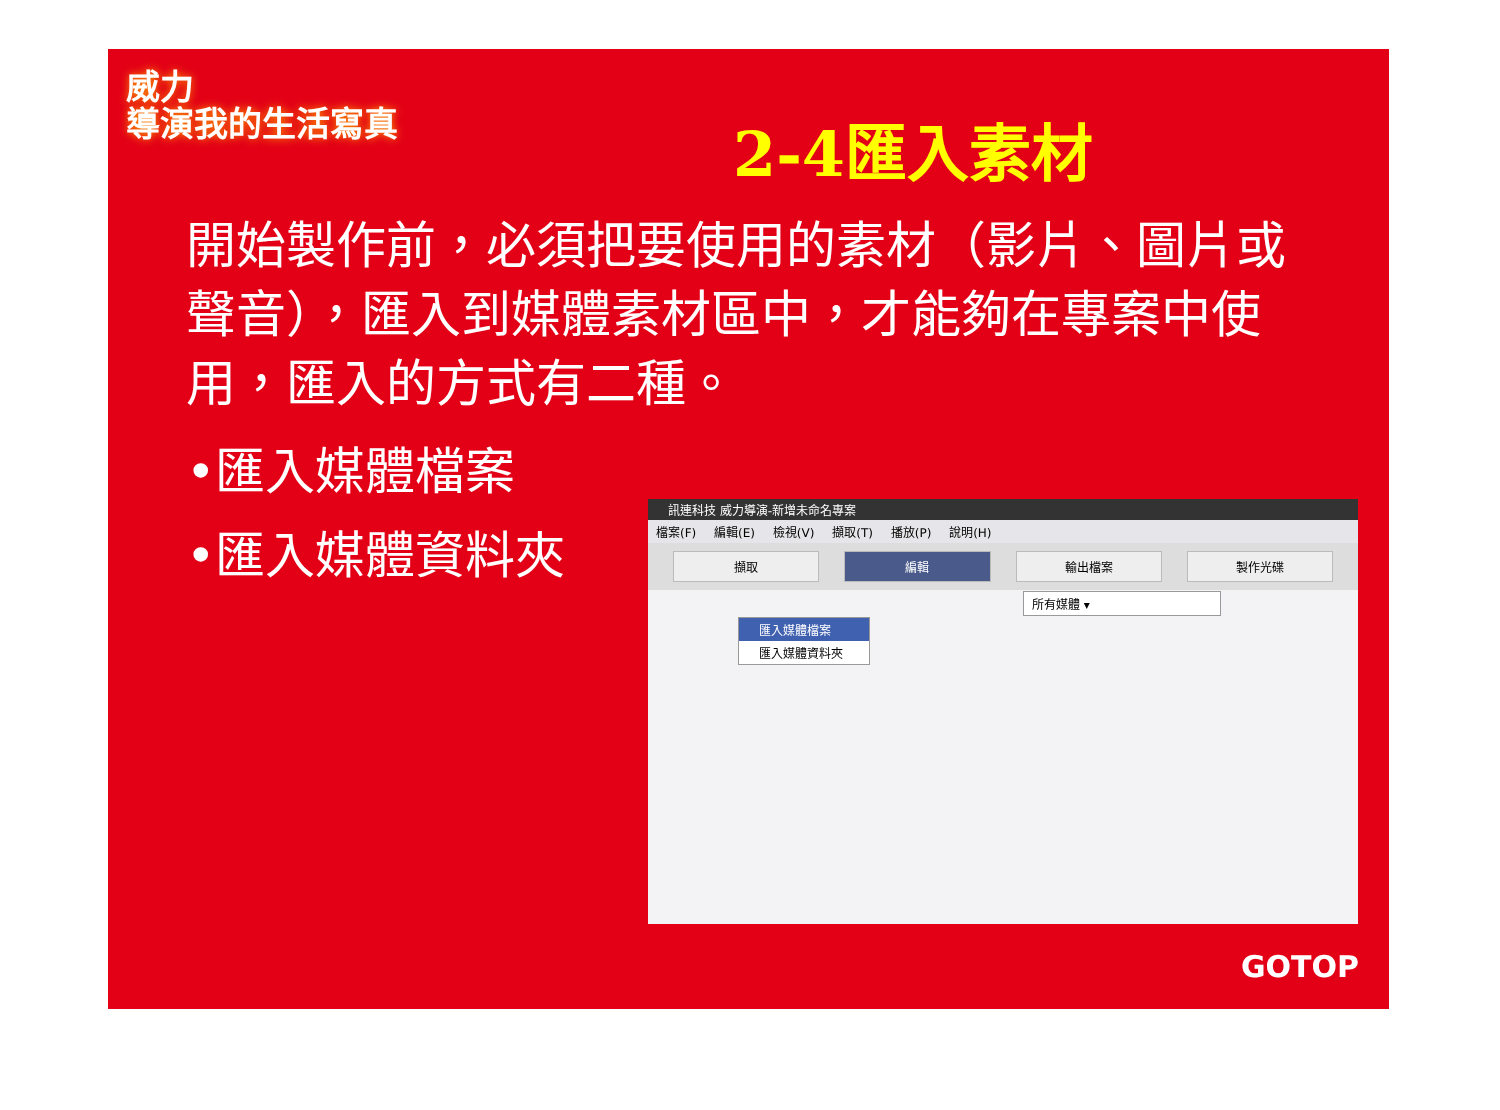威力
導演我的生活寫真
2-4匯入素材
開始製作前，必須把要使用的素材（影片、圖片或聲音），匯入到媒體素材區中，才能夠在專案中使用，匯入的方式有二種。
•匯入媒體檔案
•匯入媒體資料夾
訊連科技 威力導演-新增未命名專案
檔案(F) 編輯(E) 檢視(V) 擷取(T) 播放(P) 說明(H)
擷取 編輯 輸出檔案 製作光碟
所有媒體 ▾
匯入媒體檔案
匯入媒體資料夾
GOTOP